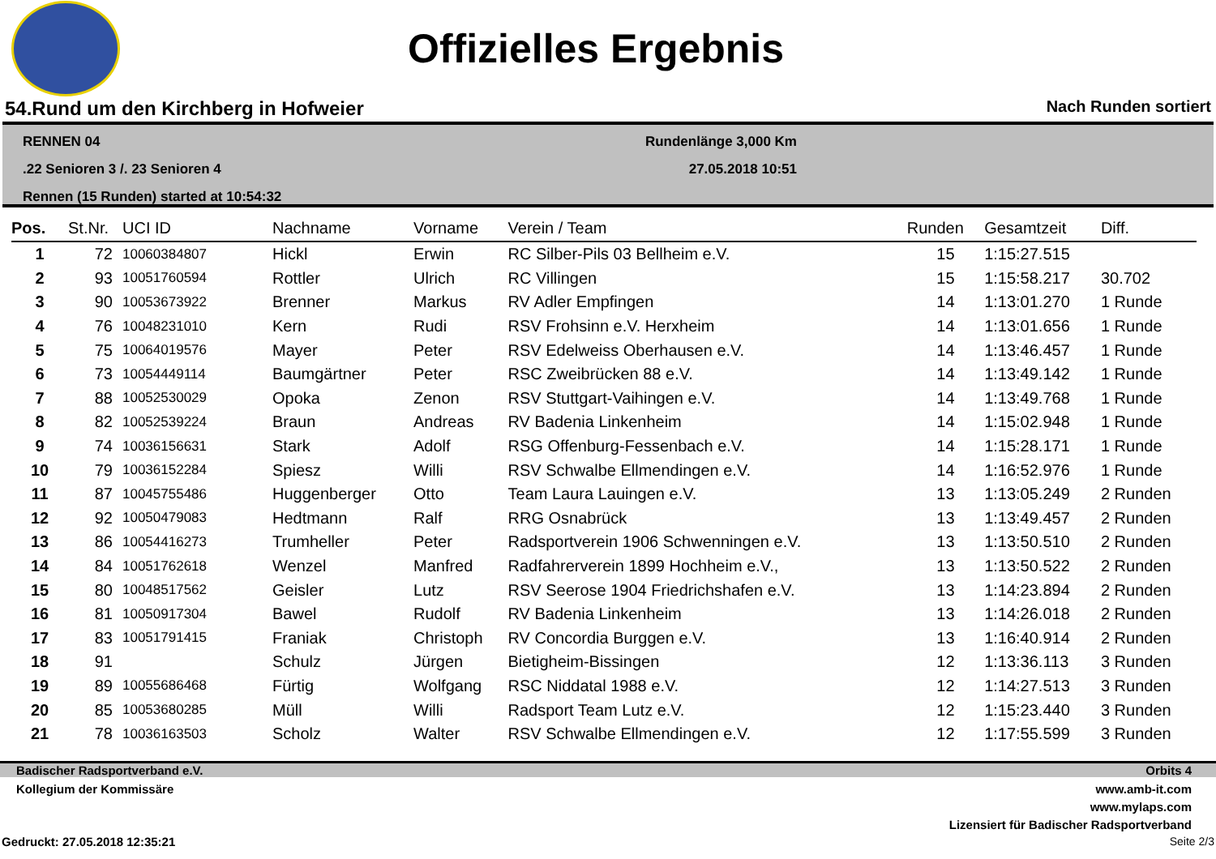Offizielles Ergebnis
54.Rund um den Kirchberg in Hofweier Nach Runden sortiert
RENNEN 04
.22 Senioren 3 /. 23 Senioren 4
Rennen (15 Runden) started at 10:54:32
Rundenlänge 3,000 Km
27.05.2018 10:51
| Pos. | St.Nr. | UCI ID | Nachname | Vorname | Verein / Team | Runden | Gesamtzeit | Diff. |
| --- | --- | --- | --- | --- | --- | --- | --- | --- |
| 1 | 72 | 10060384807 | Hickl | Erwin | RC Silber-Pils 03 Bellheim e.V. | 15 | 1:15:27.515 | |
| 2 | 93 | 10051760594 | Rottler | Ulrich | RC Villingen | 15 | 1:15:58.217 | 30.702 |
| 3 | 90 | 10053673922 | Brenner | Markus | RV Adler Empfingen | 14 | 1:13:01.270 | 1 Runde |
| 4 | 76 | 10048231010 | Kern | Rudi | RSV Frohsinn e.V. Herxheim | 14 | 1:13:01.656 | 1 Runde |
| 5 | 75 | 10064019576 | Mayer | Peter | RSV Edelweiss Oberhausen e.V. | 14 | 1:13:46.457 | 1 Runde |
| 6 | 73 | 10054449114 | Baumgärtner | Peter | RSC Zweibrücken 88 e.V. | 14 | 1:13:49.142 | 1 Runde |
| 7 | 88 | 10052530029 | Opoka | Zenon | RSV Stuttgart-Vaihingen e.V. | 14 | 1:13:49.768 | 1 Runde |
| 8 | 82 | 10052539224 | Braun | Andreas | RV Badenia Linkenheim | 14 | 1:15:02.948 | 1 Runde |
| 9 | 74 | 10036156631 | Stark | Adolf | RSG Offenburg-Fessenbach e.V. | 14 | 1:15:28.171 | 1 Runde |
| 10 | 79 | 10036152284 | Spiesz | Willi | RSV Schwalbe Ellmendingen e.V. | 14 | 1:16:52.976 | 1 Runde |
| 11 | 87 | 10045755486 | Huggenberger | Otto | Team Laura Lauingen e.V. | 13 | 1:13:05.249 | 2 Runden |
| 12 | 92 | 10050479083 | Hedtmann | Ralf | RRG Osnabrück | 13 | 1:13:49.457 | 2 Runden |
| 13 | 86 | 10054416273 | Trumheller | Peter | Radsportverein 1906 Schwenningen e.V. | 13 | 1:13:50.510 | 2 Runden |
| 14 | 84 | 10051762618 | Wenzel | Manfred | Radfahrerverein 1899 Hochheim e.V., | 13 | 1:13:50.522 | 2 Runden |
| 15 | 80 | 10048517562 | Geisler | Lutz | RSV Seerose 1904 Friedrichshafen e.V. | 13 | 1:14:23.894 | 2 Runden |
| 16 | 81 | 10050917304 | Bawel | Rudolf | RV Badenia Linkenheim | 13 | 1:14:26.018 | 2 Runden |
| 17 | 83 | 10051791415 | Franiak | Christoph | RV Concordia Burggen e.V. | 13 | 1:16:40.914 | 2 Runden |
| 18 | 91 | | Schulz | Jürgen | Bietigheim-Bissingen | 12 | 1:13:36.113 | 3 Runden |
| 19 | 89 | 10055686468 | Fürtig | Wolfgang | RSC Niddatal 1988 e.V. | 12 | 1:14:27.513 | 3 Runden |
| 20 | 85 | 10053680285 | Müll | Willi | Radsport Team Lutz e.V. | 12 | 1:15:23.440 | 3 Runden |
| 21 | 78 | 10036163503 | Scholz | Walter | RSV Schwalbe Ellmendingen e.V. | 12 | 1:17:55.599 | 3 Runden |
Badischer Radsportverband e.V. Orbits 4
Kollegium der Kommissäre www.amb-it.com
www.mylaps.com
Lizensiert für Badischer Radsportverband
Gedruckt: 27.05.2018 12:35:21 Seite 2/3